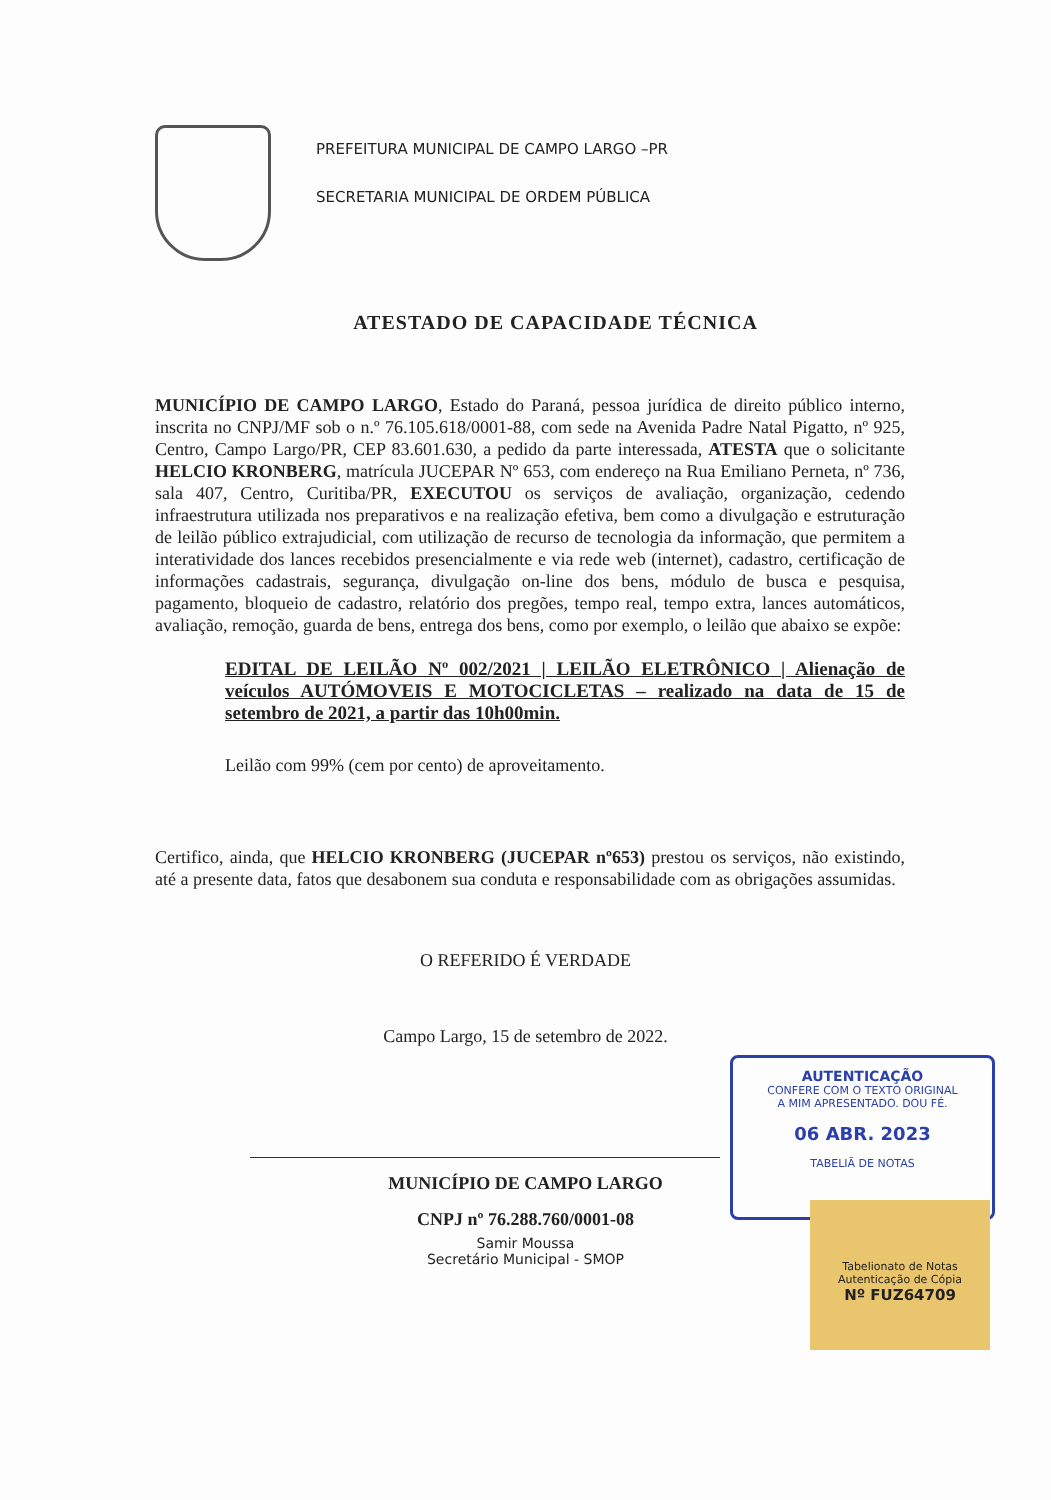PREFEITURA MUNICIPAL DE CAMPO LARGO –PR
SECRETARIA MUNICIPAL DE ORDEM PÚBLICA
ATESTADO DE CAPACIDADE TÉCNICA
MUNICÍPIO DE CAMPO LARGO, Estado do Paraná, pessoa jurídica de direito público interno, inscrita no CNPJ/MF sob o n.º 76.105.618/0001-88, com sede na Avenida Padre Natal Pigatto, nº 925, Centro, Campo Largo/PR, CEP 83.601.630, a pedido da parte interessada, ATESTA que o solicitante HELCIO KRONBERG, matrícula JUCEPAR Nº 653, com endereço na Rua Emiliano Perneta, nº 736, sala 407, Centro, Curitiba/PR, EXECUTOU os serviços de avaliação, organização, cedendo infraestrutura utilizada nos preparativos e na realização efetiva, bem como a divulgação e estruturação de leilão público extrajudicial, com utilização de recurso de tecnologia da informação, que permitem a interatividade dos lances recebidos presencialmente e via rede web (internet), cadastro, certificação de informações cadastrais, segurança, divulgação on-line dos bens, módulo de busca e pesquisa, pagamento, bloqueio de cadastro, relatório dos pregões, tempo real, tempo extra, lances automáticos, avaliação, remoção, guarda de bens, entrega dos bens, como por exemplo, o leilão que abaixo se expõe:
EDITAL DE LEILÃO Nº 002/2021 | LEILÃO ELETRÔNICO | Alienação de veículos AUTÓMOVEIS E MOTOCICLETAS – realizado na data de 15 de setembro de 2021, a partir das 10h00min.
Leilão com 99% (cem por cento) de aproveitamento.
Certifico, ainda, que HELCIO KRONBERG (JUCEPAR nº653) prestou os serviços, não existindo, até a presente data, fatos que desabonem sua conduta e responsabilidade com as obrigações assumidas.
O REFERIDO É VERDADE
Campo Largo, 15 de setembro de 2022.
MUNICÍPIO DE CAMPO LARGO
CNPJ nº 76.288.760/0001-08
Samir Moussa
Secretário Municipal - SMOP
AUTENTICAÇÃO
CONFERE COM O TEXTO ORIGINAL
A MIM APRESENTADO. DOU FÉ.
06 ABR. 2023
TABELIÃ DE NOTAS
Tabelionato de Notas
Autenticação de Cópia
Nº FUZ64709